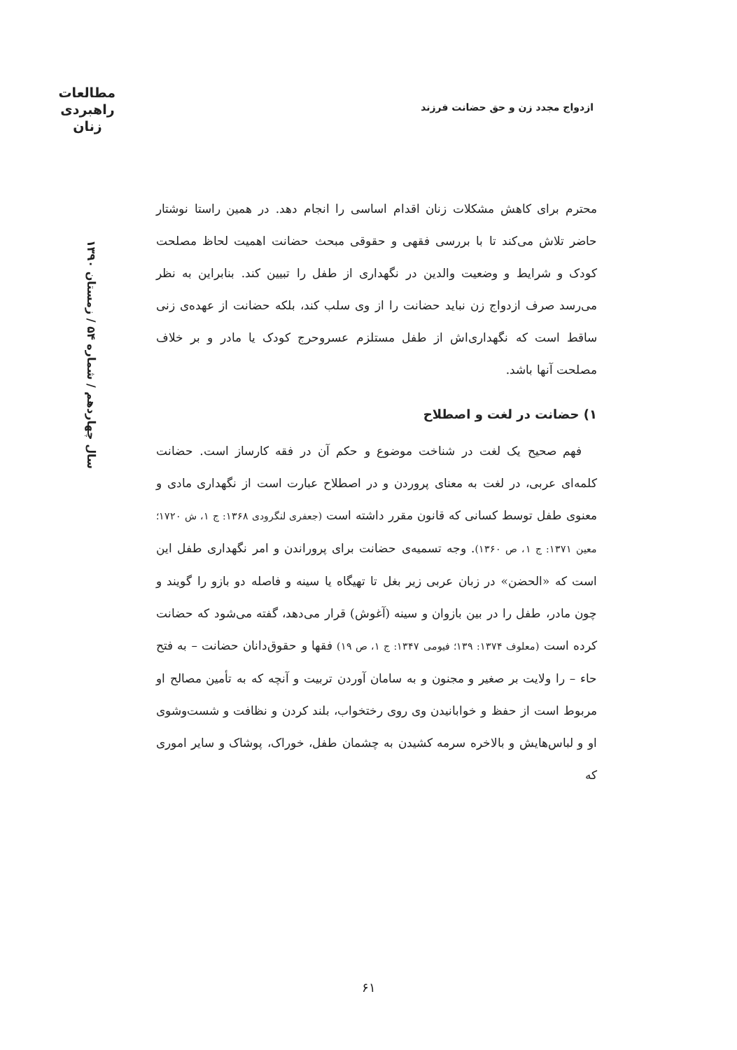مطالعات راهبردی زنان
ازدواج مجدد زن و حق حضانت فرزند
سال چهاردهم / شماره ۵۴ / زمستان ۱۳۹۰
محترم برای کاهش مشکلات زنان اقدام اساسی را انجام دهد. در همین راستا نوشتار حاضر تلاش می‌کند تا با بررسی فقهی و حقوقی مبحث حضانت اهمیت لحاظ مصلحت کودک و شرایط و وضعیت والدین در نگهداری از طفل را تبیین کند. بنابراین به نظر می‌رسد صرف ازدواج زن نباید حضانت را از وی سلب کند، بلکه حضانت از عهده‌ی زنی ساقط است که نگهداری‌اش از طفل مستلزم عسروحرج کودک یا مادر و بر خلاف مصلحت آنها باشد.
۱) حضانت در لغت و اصطلاح
فهم صحیح یک لغت در شناخت موضوع و حکم آن در فقه کارساز است. حضانت کلمه‌ای عربی، در لغت به معنای پروردن و در اصطلاح عبارت است از نگهداری مادی و معنوی طفل توسط کسانی که قانون مقرر داشته است (جعفری لنگرودی ۱۳۶۸: ج ۱، ش ۱۷۲۰؛ معین ۱۳۷۱: ج ۱، ص ۱۳۶۰). وجه تسمیه‌ی حضانت برای پروراندن و امر نگهداری طفل این است که «الحضن» در زبان عربی زیر بغل تا تهیگاه یا سینه و فاصله دو بازو را گویند و چون مادر، طفل را در بین بازوان و سینه (آغوش) قرار می‌دهد، گفته می‌شود که حضانت کرده است (معلوف ۱۳۷۴: ۱۳۹؛ فیومی ۱۳۴۷: ج ۱، ص ۱۹) فقها و حقوق‌دانان حضانت – به فتح حاء – را ولایت بر صغیر و مجنون و به سامان آوردن تربیت و آنچه که به تأمین مصالح او مربوط است از حفظ و خوابانیدن وی روی رختخواب، بلند کردن و نظافت و شست‌وشوی او و لباس‌هایش و بالاخره سرمه کشیدن به چشمان طفل، خوراک، پوشاک و سایر اموری که
۶۱